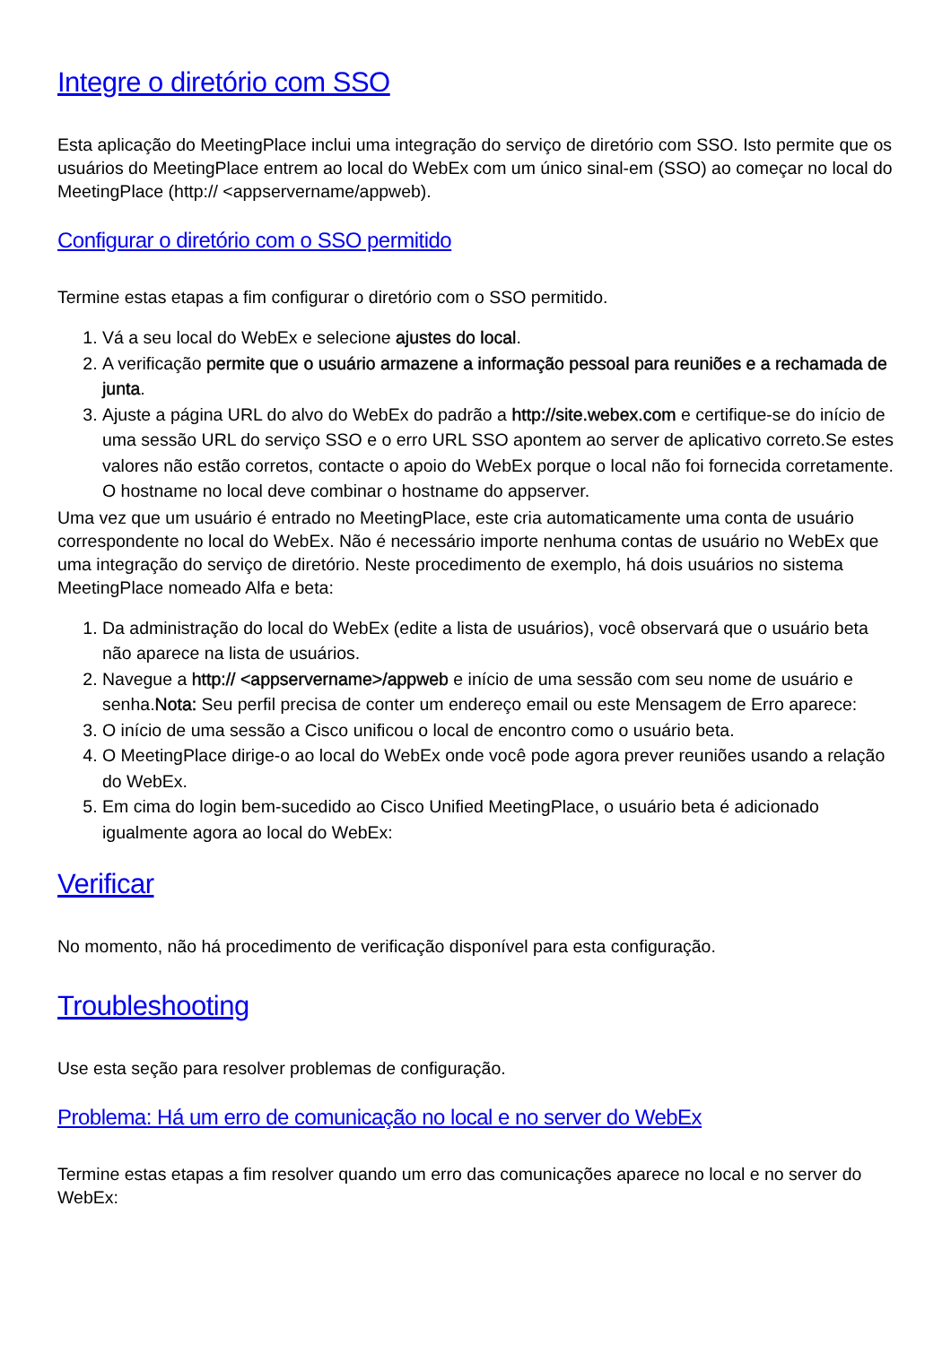Integre o diretório com SSO
Esta aplicação do MeetingPlace inclui uma integração do serviço de diretório com SSO. Isto permite que os usuários do MeetingPlace entrem ao local do WebEx com um único sinal-em (SSO) ao começar no local do MeetingPlace (http:// <appservername/appweb).
Configurar o diretório com o SSO permitido
Termine estas etapas a fim configurar o diretório com o SSO permitido.
1. Vá a seu local do WebEx e selecione ajustes do local.
2. A verificação permite que o usuário armazene a informação pessoal para reuniões e a rechamada de junta.
3. Ajuste a página URL do alvo do WebEx do padrão a http://site.webex.com e certifique-se do início de uma sessão URL do serviço SSO e o erro URL SSO apontem ao server de aplicativo correto.Se estes valores não estão corretos, contacte o apoio do WebEx porque o local não foi fornecida corretamente. O hostname no local deve combinar o hostname do appserver.
Uma vez que um usuário é entrado no MeetingPlace, este cria automaticamente uma conta de usuário correspondente no local do WebEx. Não é necessário importe nenhuma contas de usuário no WebEx que uma integração do serviço de diretório. Neste procedimento de exemplo, há dois usuários no sistema MeetingPlace nomeado Alfa e beta:
1. Da administração do local do WebEx (edite a lista de usuários), você observará que o usuário beta não aparece na lista de usuários.
2. Navegue a http:// <appservername>/appweb e início de uma sessão com seu nome de usuário e senha.Nota: Seu perfil precisa de conter um endereço email ou este Mensagem de Erro aparece:
3. O início de uma sessão a Cisco unificou o local de encontro como o usuário beta.
4. O MeetingPlace dirige-o ao local do WebEx onde você pode agora prever reuniões usando a relação do WebEx.
5. Em cima do login bem-sucedido ao Cisco Unified MeetingPlace, o usuário beta é adicionado igualmente agora ao local do WebEx:
Verificar
No momento, não há procedimento de verificação disponível para esta configuração.
Troubleshooting
Use esta seção para resolver problemas de configuração.
Problema: Há um erro de comunicação no local e no server do WebEx
Termine estas etapas a fim resolver quando um erro das comunicações aparece no local e no server do WebEx: